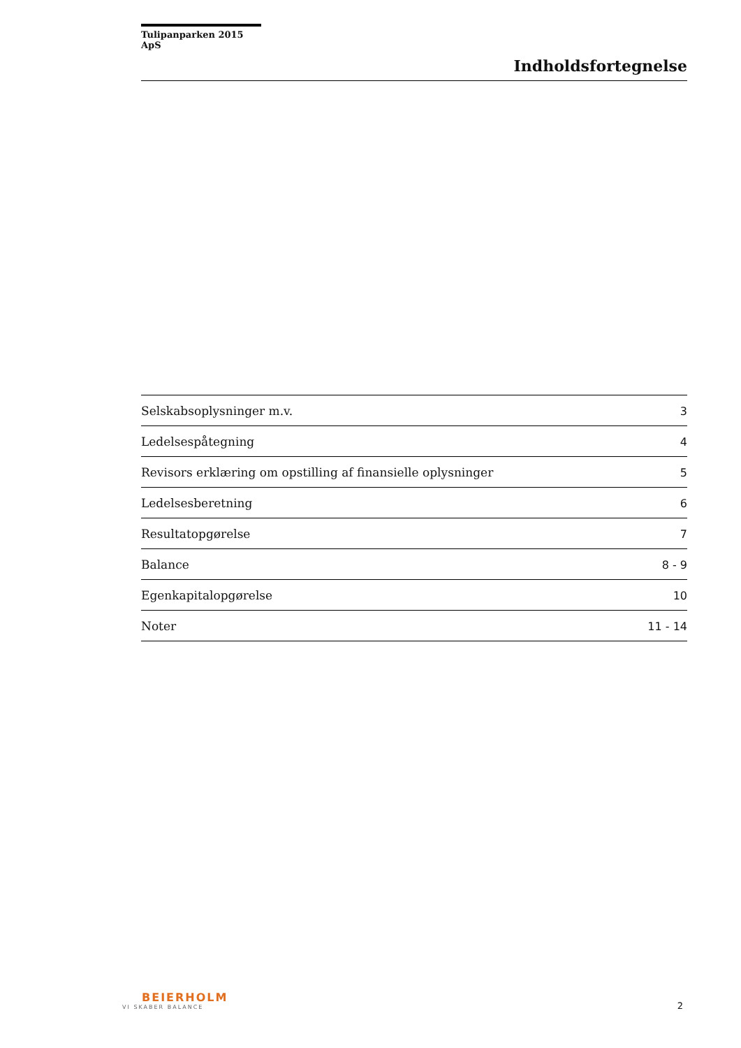Tulipanparken 2015 ApS
Indholdsfortegnelse
| Selskabsoplysninger m.v. | 3 |
| Ledelsespåtegning | 4 |
| Revisors erklæring om opstilling af finansielle oplysninger | 5 |
| Ledelsesberetning | 6 |
| Resultatopgørelse | 7 |
| Balance | 8 - 9 |
| Egenkapitalopgørelse | 10 |
| Noter | 11 - 14 |
BEIERHOLM
VI SKABER BALANCE
2